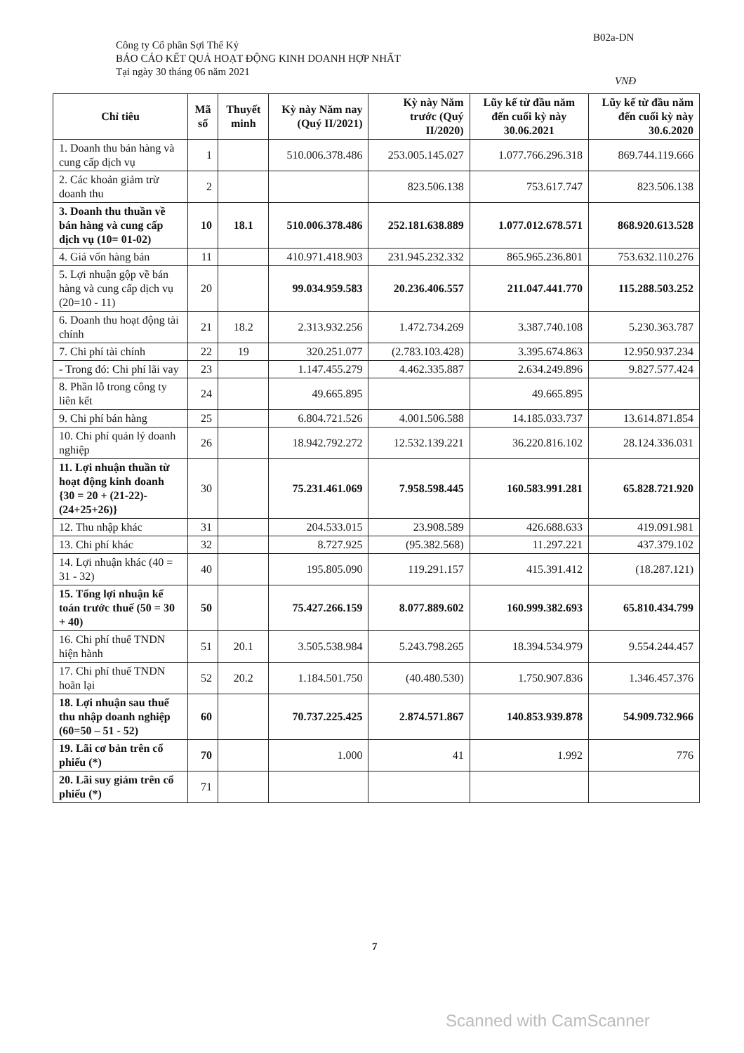Công ty Cổ phần Sợi Thế Kỷ
BÁO CÁO KẾT QUẢ HOẠT ĐỘNG KINH DOANH HỢP NHẤT
Tại ngày 30 tháng 06 năm 2021
B02a-DN
VNĐ
| Chỉ tiêu | Mã số | Thuyết minh | Kỳ này Năm nay (Quý II/2021) | Kỳ này Năm trước (Quý II/2020) | Lũy kế từ đầu năm đến cuối kỳ này 30.06.2021 | Lũy kế từ đầu năm đến cuối kỳ này 30.6.2020 |
| --- | --- | --- | --- | --- | --- | --- |
| 1. Doanh thu bán hàng và cung cấp dịch vụ | 1 | | 510.006.378.486 | 253.005.145.027 | 1.077.766.296.318 | 869.744.119.666 |
| 2. Các khoản giảm trừ doanh thu | 2 | | | 823.506.138 | 753.617.747 | 823.506.138 |
| 3. Doanh thu thuần về bán hàng và cung cấp dịch vụ (10= 01-02) | 10 | 18.1 | 510.006.378.486 | 252.181.638.889 | 1.077.012.678.571 | 868.920.613.528 |
| 4. Giá vốn hàng bán | 11 | | 410.971.418.903 | 231.945.232.332 | 865.965.236.801 | 753.632.110.276 |
| 5. Lợi nhuận gộp về bán hàng và cung cấp dịch vụ (20=10 - 11) | 20 | | 99.034.959.583 | 20.236.406.557 | 211.047.441.770 | 115.288.503.252 |
| 6. Doanh thu hoạt động tài chính | 21 | 18.2 | 2.313.932.256 | 1.472.734.269 | 3.387.740.108 | 5.230.363.787 |
| 7. Chi phí tài chính | 22 | 19 | 320.251.077 | (2.783.103.428) | 3.395.674.863 | 12.950.937.234 |
| - Trong đó: Chi phí lãi vay | 23 | | 1.147.455.279 | 4.462.335.887 | 2.634.249.896 | 9.827.577.424 |
| 8. Phần lỗ trong công ty liên kết | 24 | | 49.665.895 | | 49.665.895 | |
| 9. Chi phí bán hàng | 25 | | 6.804.721.526 | 4.001.506.588 | 14.185.033.737 | 13.614.871.854 |
| 10. Chi phí quản lý doanh nghiệp | 26 | | 18.942.792.272 | 12.532.139.221 | 36.220.816.102 | 28.124.336.031 |
| 11. Lợi nhuận thuần từ hoạt động kinh doanh {30 = 20 + (21-22)-(24+25+26)} | 30 | | 75.231.461.069 | 7.958.598.445 | 160.583.991.281 | 65.828.721.920 |
| 12. Thu nhập khác | 31 | | 204.533.015 | 23.908.589 | 426.688.633 | 419.091.981 |
| 13. Chi phí khác | 32 | | 8.727.925 | (95.382.568) | 11.297.221 | 437.379.102 |
| 14. Lợi nhuận khác (40 = 31 - 32) | 40 | | 195.805.090 | 119.291.157 | 415.391.412 | (18.287.121) |
| 15. Tổng lợi nhuận kế toán trước thuế (50 = 30 + 40) | 50 | | 75.427.266.159 | 8.077.889.602 | 160.999.382.693 | 65.810.434.799 |
| 16. Chi phí thuế TNDN hiện hành | 51 | 20.1 | 3.505.538.984 | 5.243.798.265 | 18.394.534.979 | 9.554.244.457 |
| 17. Chi phí thuế TNDN hoãn lại | 52 | 20.2 | 1.184.501.750 | (40.480.530) | 1.750.907.836 | 1.346.457.376 |
| 18. Lợi nhuận sau thuế thu nhập doanh nghiệp (60=50 – 51 - 52) | 60 | | 70.737.225.425 | 2.874.571.867 | 140.853.939.878 | 54.909.732.966 |
| 19. Lãi cơ bản trên cổ phiếu (*) | 70 | | 1.000 | 41 | 1.992 | 776 |
| 20. Lãi suy giảm trên cổ phiếu (*) | 71 | | | | | |
7
Scanned with CamScanner